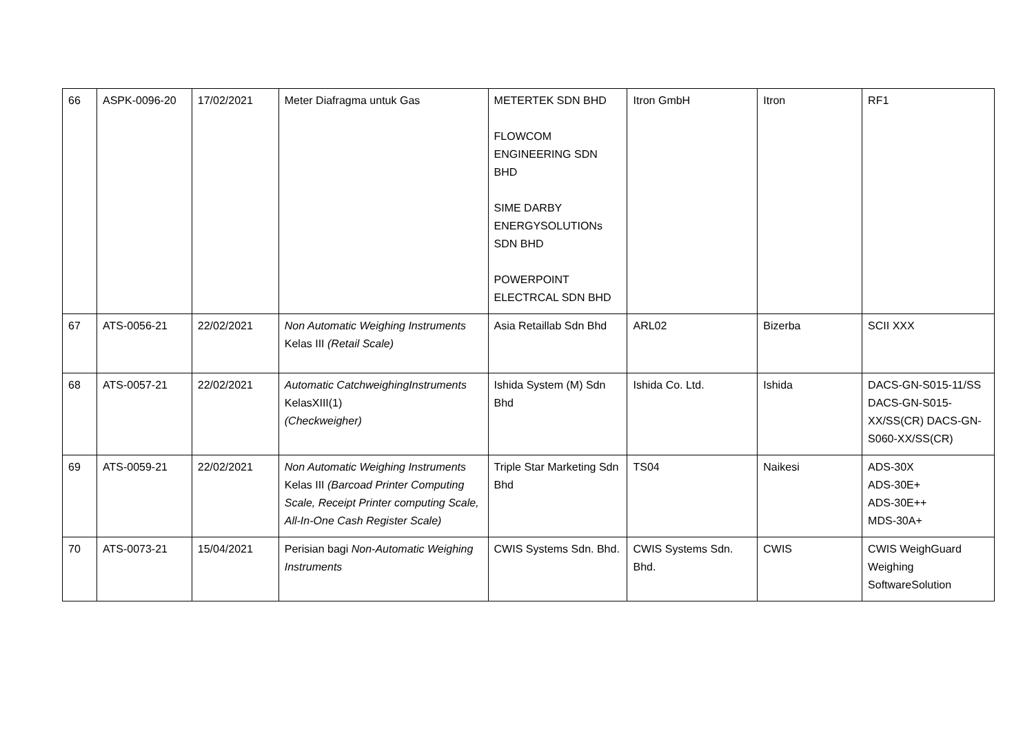| 66 | ASPK-0096-20 | 17/02/2021 | Meter Diafragma untuk Gas | METERTEK SDN BHD FLOWCOM ENGINEERING SDN BHD SIME DARBY ENERGYSOLUTIONs SDN BHD POWERPOINT ELECTRCAL SDN BHD | Itron GmbH | Itron | RF1 |
| 67 | ATS-0056-21 | 22/02/2021 | Non Automatic Weighing Instruments Kelas III (Retail Scale) | Asia Retaillab Sdn Bhd | ARL02 | Bizerba | SCII XXX |
| 68 | ATS-0057-21 | 22/02/2021 | Automatic CatchweighingInstruments KelasXIII(1) (Checkweigher) | Ishida System (M) Sdn Bhd | Ishida Co. Ltd. | Ishida | DACS-GN-S015-11/SS DACS-GN-S015-XX/SS(CR) DACS-GN-S060-XX/SS(CR) |
| 69 | ATS-0059-21 | 22/02/2021 | Non Automatic Weighing Instruments Kelas III (Barcoad Printer Computing Scale, Receipt Printer computing Scale, All-In-One Cash Register Scale) | Triple Star Marketing Sdn Bhd | TS04 | Naikesi | ADS-30X ADS-30E+ ADS-30E++ MDS-30A+ |
| 70 | ATS-0073-21 | 15/04/2021 | Perisian bagi Non-Automatic Weighing Instruments | CWIS Systems Sdn. Bhd. | CWIS Systems Sdn. Bhd. | CWIS | CWIS WeighGuard Weighing SoftwareSolution |